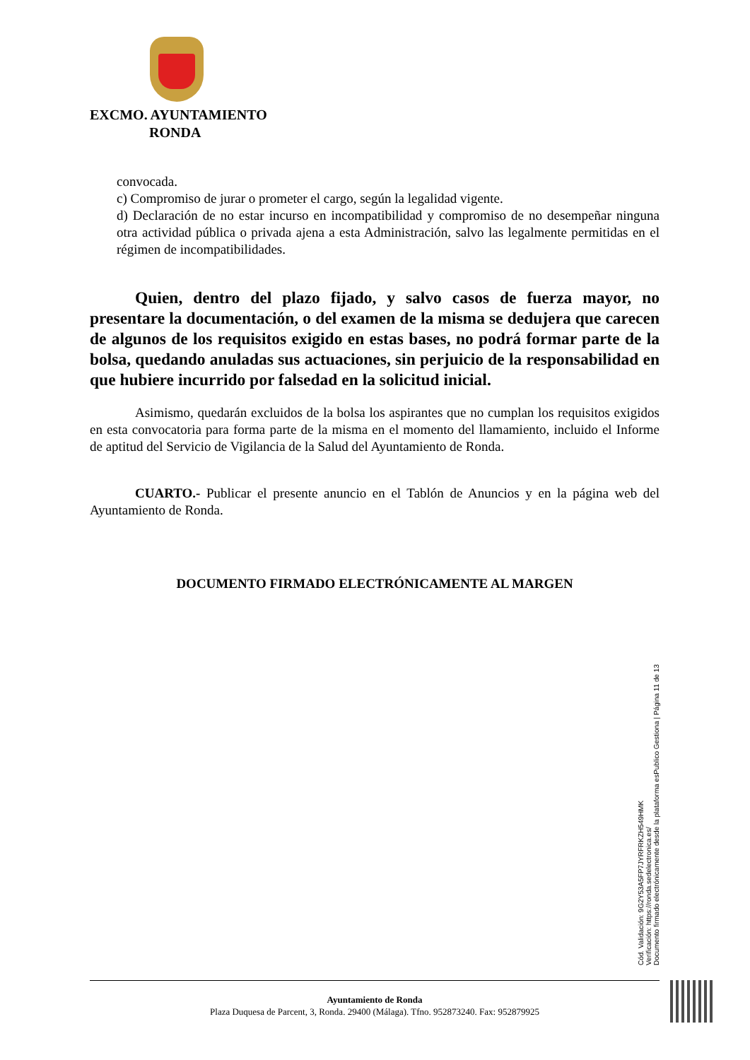EXCMO. AYUNTAMIENTO
RONDA
convocada.
c) Compromiso de jurar o prometer el cargo, según la legalidad vigente.
d) Declaración de no estar incurso en incompatibilidad y compromiso de no desempeñar ninguna otra actividad pública o privada ajena a esta Administración, salvo las legalmente permitidas en el régimen de incompatibilidades.
Quien, dentro del plazo fijado, y salvo casos de fuerza mayor, no presentare la documentación, o del examen de la misma se dedujera que carecen de algunos de los requisitos exigido en estas bases, no podrá formar parte de la bolsa, quedando anuladas sus actuaciones, sin perjuicio de la responsabilidad en que hubiere incurrido por falsedad en la solicitud inicial.
Asimismo, quedarán excluidos de la bolsa los aspirantes que no cumplan los requisitos exigidos en esta convocatoria para forma parte de la misma en el momento del llamamiento, incluido el Informe de aptitud del Servicio de Vigilancia de la Salud del Ayuntamiento de Ronda.
CUARTO.- Publicar el presente anuncio en el Tablón de Anuncios y en la página web del Ayuntamiento de Ronda.
DOCUMENTO FIRMADO ELECTRÓNICAMENTE AL MARGEN
Cód. Validación: 9G2Y53A5FP7JYRFRKZH549HMK
Verificación: https://ronda.sedelectronica.es/
Documento firmado electrónicamente desde la plataforma esPublico Gestiona | Página 11 de 13
Ayuntamiento de Ronda
Plaza Duquesa de Parcent, 3, Ronda. 29400 (Málaga). Tfno. 952873240. Fax: 952879925